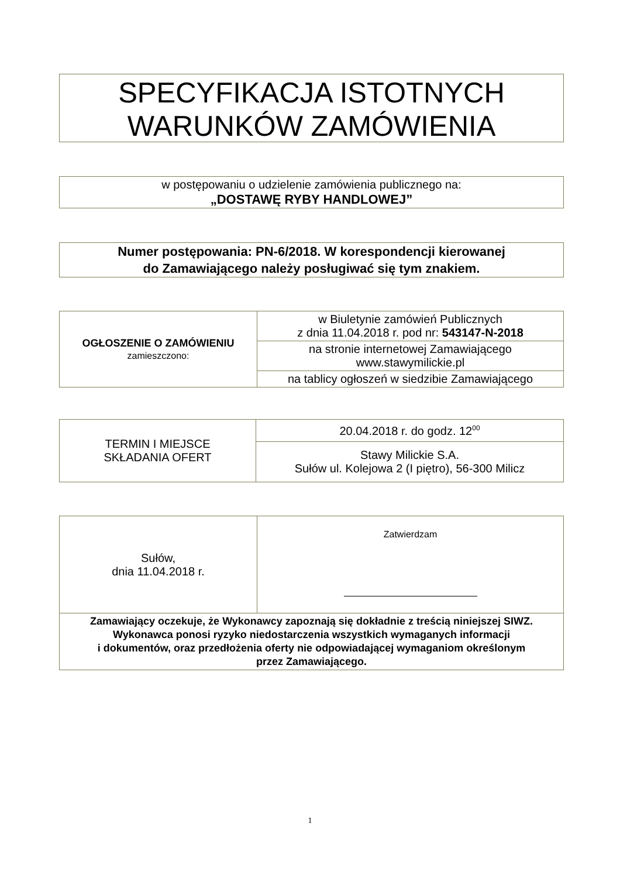SPECYFIKACJA ISTOTNYCH
WARUNKÓW ZAMÓWIENIA
w postępowaniu o udzielenie zamówienia publicznego na:
„DOSTAWĘ RYBY HANDLOWEJ”
Numer postępowania: PN-6/2018. W korespondencji kierowanej
do Zamawiającego należy posługiwać się tym znakiem.
| OGŁOSZENIE O ZAMÓWIENIU zamieszczono: | w Biuletynie zamówień Publicznych z dnia 11.04.2018 r. pod nr: 543147-N-2018 |
| | na stronie internetowej Zamawiającego www.stawymilickie.pl |
| | na tablicy ogłoszeń w siedzibie Zamawiającego |
| TERMIN I MIEJSCE SKŁADANIA OFERT | 20.04.2018 r. do godz. 12<sup>00</sup> |
| | Stawy Milickie S.A. Sułów ul. Kolejowa 2 (I piętro), 56-300 Milicz |
| Sułów, dnia 11.04.2018 r. | Zatwierdzam |
| Zamawiający oczekuje, że Wykonawcy zapoznają się dokładnie z treścią niniejszej SIWZ. Wykonawca ponosi ryzyko niedostarczenia wszystkich wymaganych informacji i dokumentów, oraz przedłożenia oferty nie odpowiadającej wymaganiom określonym przez Zamawiającego. | |
1